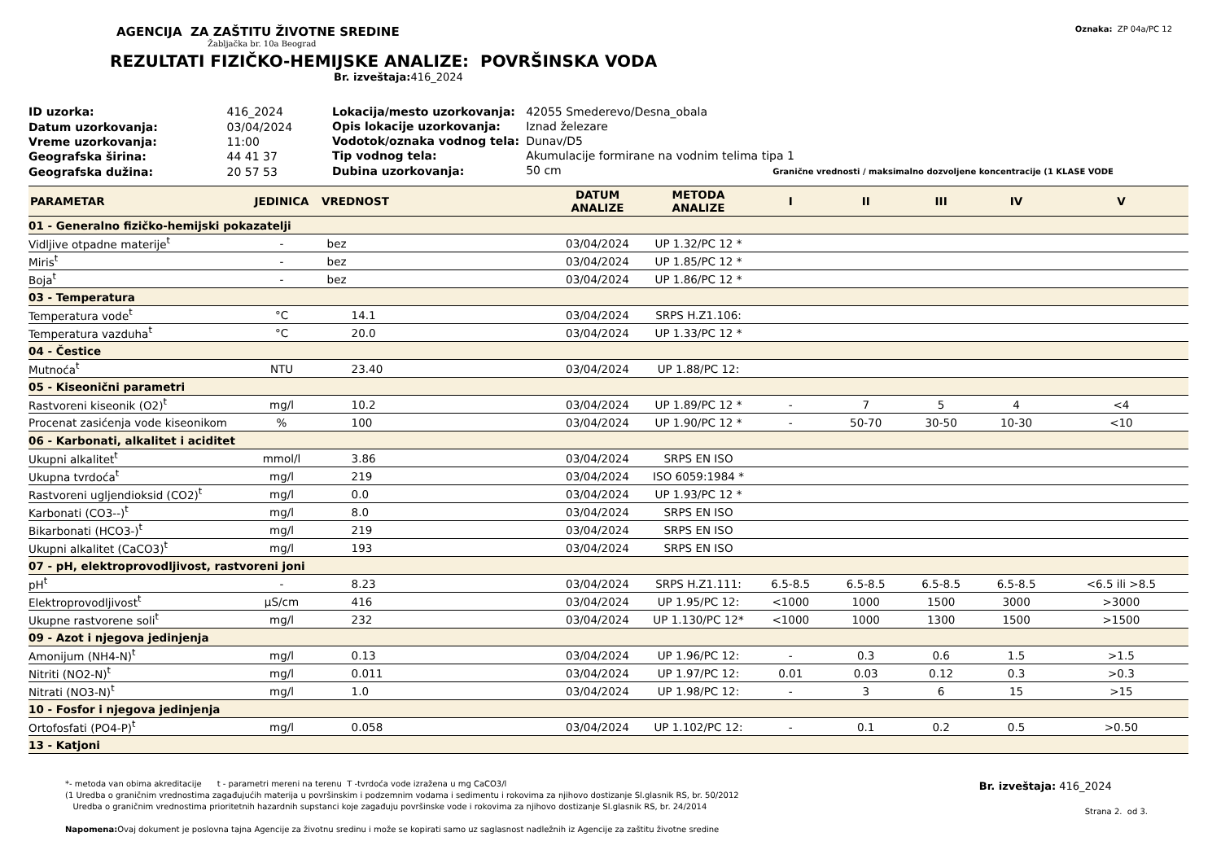AGENCIJA ZA ZAŠTITU ŽIVOTNE SREDINE
Žabljačka br. 10a Beograd
Oznaka: ZP 04a/PC 12
REZULTATI FIZIČKO-HEMIJSKE ANALIZE: POVRŠINSKA VODA
Br. izveštaja: 416_2024
| ID uzorka: | 416_2024 |
| Datum uzorkovanja: | 03/04/2024 |
| Vreme uzorkovanja: | 11:00 |
| Geografska širina: | 44 41 37 |
| Geografska dužina: | 20 57 53 |
| Lokacija/mesto uzorkovanja: | 42055 Smederevo/Desna_obala |
| Opis lokacije uzorkovanja: | Iznad železare |
| Vodotok/oznaka vodnog tela: | Dunav/D5 |
| Tip vodnog tela: | Akumulacije formirane na vodnim telima tipa 1 |
| Dubina uzorkovanja: | 50 cm Granične vrednosti / maksimalno dozvoljene koncentracije (1 KLASE VODE |
| PARAMETAR | JEDINICA | VREDNOST | DATUM ANALIZE | METODA ANALIZE | I | II | III | IV | V |
| --- | --- | --- | --- | --- | --- | --- | --- | --- | --- |
| 01 - Generalno fizičko-hemijski pokazatelji | | | | | | | | | |
| Vidljive otpadne materije<sup>t</sup> | - | bez | 03/04/2024 | UP 1.32/PC 12 * | | | | | |
| Miris<sup>t</sup> | - | bez | 03/04/2024 | UP 1.85/PC 12 * | | | | | |
| Boja<sup>t</sup> | - | bez | 03/04/2024 | UP 1.86/PC 12 * | | | | | |
| 03 - Temperatura | | | | | | | | | |
| Temperatura vode<sup>t</sup> | °C | 14.1 | 03/04/2024 | SRPS H.Z1.106: | | | | | |
| Temperatura vazduha<sup>t</sup> | °C | 20.0 | 03/04/2024 | UP 1.33/PC 12 * | | | | | |
| 04 - Čestice | | | | | | | | | |
| Mutnoća<sup>t</sup> | NTU | 23.40 | 03/04/2024 | UP 1.88/PC 12: | | | | | |
| 05 - Kiseonični parametri | | | | | | | | | |
| Rastvoreni kiseonik (O2)<sup>t</sup> | mg/l | 10.2 | 03/04/2024 | UP 1.89/PC 12 * | - | 7 | 5 | 4 | <4 |
| Procenat zasićenja vode kiseonikom | % | 100 | 03/04/2024 | UP 1.90/PC 12 * | - | 50-70 | 30-50 | 10-30 | <10 |
| 06 - Karbonati, alkalitet i aciditet | | | | | | | | | |
| Ukupni alkalitet<sup>t</sup> | mmol/l | 3.86 | 03/04/2024 | SRPS EN ISO | | | | | |
| Ukupna tvrdoća<sup>t</sup> | mg/l | 219 | 03/04/2024 | ISO 6059:1984 * | | | | | |
| Rastvoreni ugljendioksid (CO2)<sup>t</sup> | mg/l | 0.0 | 03/04/2024 | UP 1.93/PC 12 * | | | | | |
| Karbonati (CO3--)<sup>t</sup> | mg/l | 8.0 | 03/04/2024 | SRPS EN ISO | | | | | |
| Bikarbonati (HCO3-)<sup>t</sup> | mg/l | 219 | 03/04/2024 | SRPS EN ISO | | | | | |
| Ukupni alkalitet (CaCO3)<sup>t</sup> | mg/l | 193 | 03/04/2024 | SRPS EN ISO | | | | | |
| 07 - pH, elektroprovodljivost, rastvoreni joni | | | | | | | | | |
| pH<sup>t</sup> | - | 8.23 | 03/04/2024 | SRPS H.Z1.111: | 6.5-8.5 | 6.5-8.5 | 6.5-8.5 | 6.5-8.5 | <6.5 ili >8.5 |
| Elektroprovodljivost<sup>t</sup> | µS/cm | 416 | 03/04/2024 | UP 1.95/PC 12: | <1000 | 1000 | 1500 | 3000 | >3000 |
| Ukupne rastvorene soli<sup>t</sup> | mg/l | 232 | 03/04/2024 | UP 1.130/PC 12* | <1000 | 1000 | 1300 | 1500 | >1500 |
| 09 - Azot i njegova jedinjenja | | | | | | | | | |
| Amonijum (NH4-N)<sup>t</sup> | mg/l | 0.13 | 03/04/2024 | UP 1.96/PC 12: | - | 0.3 | 0.6 | 1.5 | >1.5 |
| Nitriti (NO2-N)<sup>t</sup> | mg/l | 0.011 | 03/04/2024 | UP 1.97/PC 12: | 0.01 | 0.03 | 0.12 | 0.3 | >0.3 |
| Nitrati (NO3-N)<sup>t</sup> | mg/l | 1.0 | 03/04/2024 | UP 1.98/PC 12: | - | 3 | 6 | 15 | >15 |
| 10 - Fosfor i njegova jedinjenja | | | | | | | | | |
| Ortofosfati (PO4-P)<sup>t</sup> | mg/l | 0.058 | 03/04/2024 | UP 1.102/PC 12: | - | 0.1 | 0.2 | 0.5 | >0.50 |
| 13 - Katjoni | | | | | | | | | |
*- metoda van obima akreditacije t - parametri mereni na terenu T -tvrdoća vode izražena u mg CaCO3/l
(1 Uredba o graničnim vrednostima zagađujućih materija u površinskim i podzemnim vodama i sedimentu i rokovima za njihovo dostizanje Sl.glasnik RS, br. 50/2012
Uredba o graničnim vrednostima prioritetnih hazardnih supstanci koje zagađuju površinske vode i rokovima za njihovo dostizanje Sl.glasnik RS, br. 24/2014
Napomena: Ovaj dokument je poslovna tajna Agencije za životnu sredinu i može se kopirati samo uz saglasnost nadležnih iz Agencije za zaštitu životne sredine
Br. izveštaja: 416_2024
Strana 2. od 3.